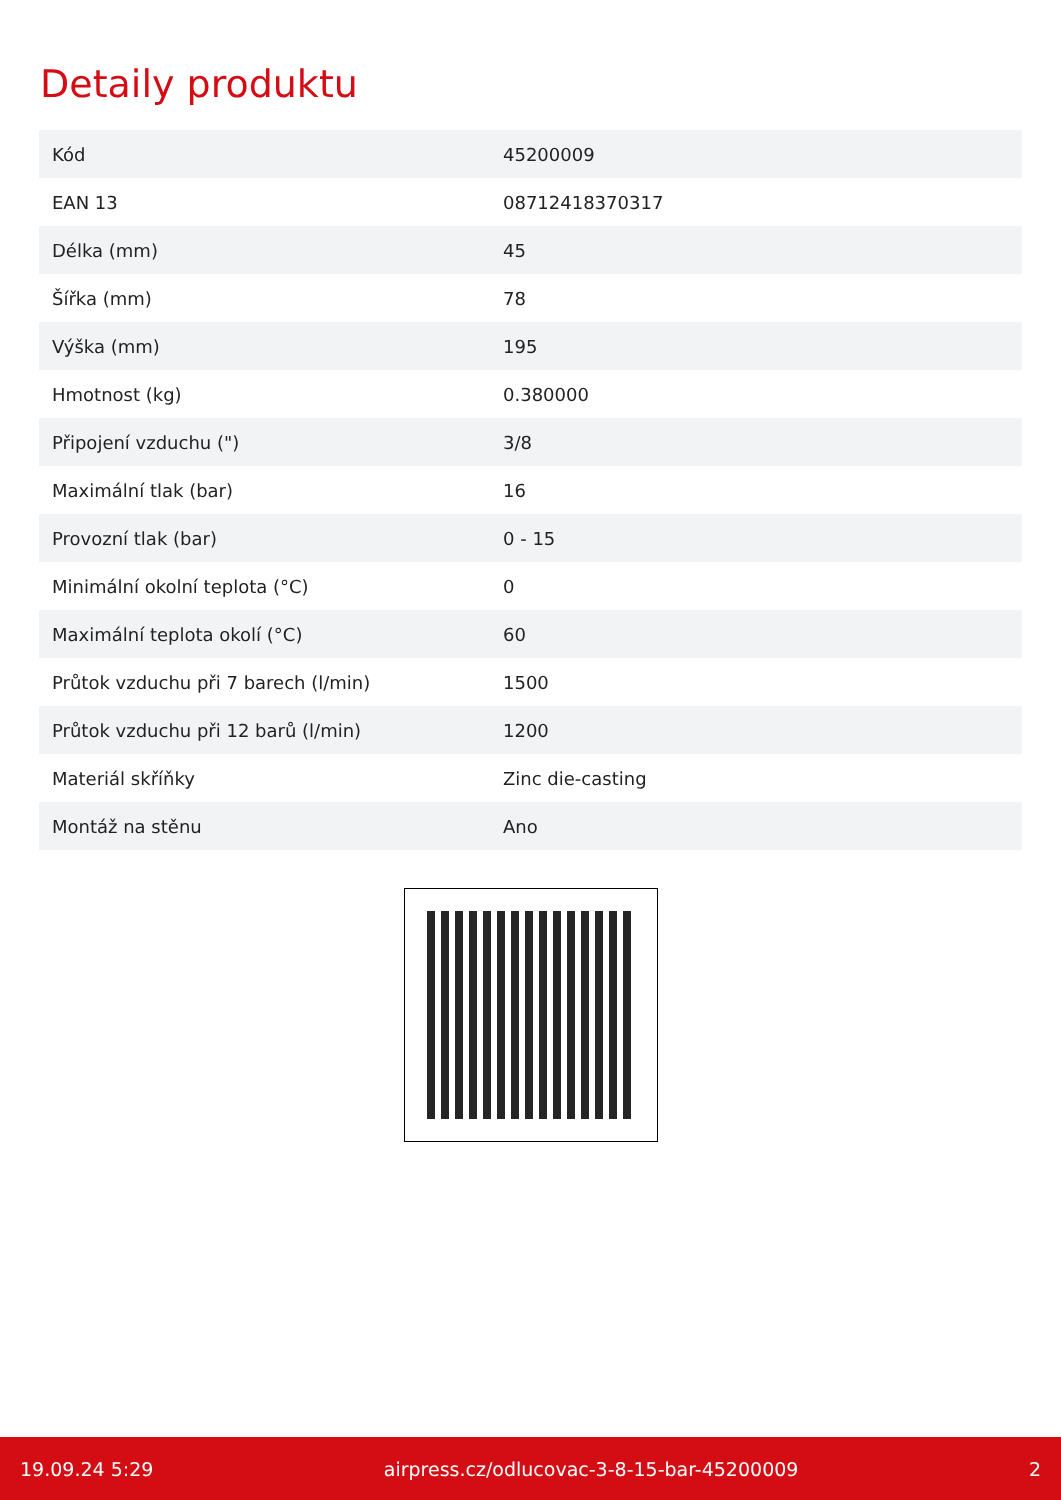Detaily produktu
| Kód | 45200009 |
| EAN 13 | 08712418370317 |
| Délka (mm) | 45 |
| Šířka (mm) | 78 |
| Výška (mm) | 195 |
| Hmotnost (kg) | 0.380000 |
| Připojení vzduchu (") | 3/8 |
| Maximální tlak (bar) | 16 |
| Provozní tlak (bar) | 0 - 15 |
| Minimální okolní teplota (°C) | 0 |
| Maximální teplota okolí (°C) | 60 |
| Průtok vzduchu při 7 barech (l/min) | 1500 |
| Průtok vzduchu při 12 barů (l/min) | 1200 |
| Materiál skříňky | Zinc die-casting |
| Montáž na stěnu | Ano |
19.09.24 5:29 airpress.cz/odlucovac-3-8-15-bar-45200009 2